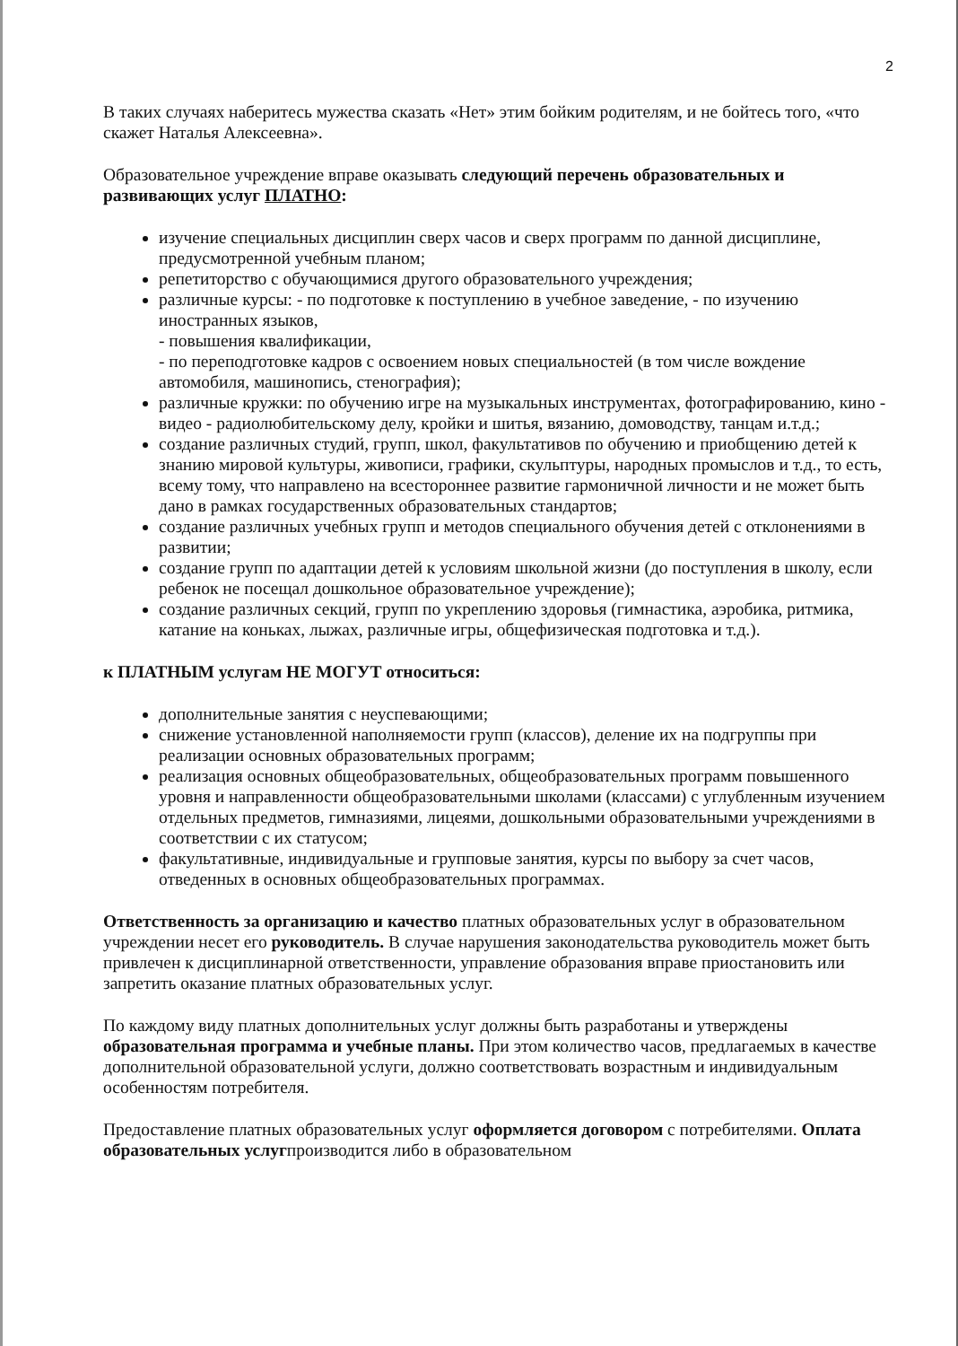2
В таких случаях наберитесь мужества сказать «Нет» этим бойким родителям, и не бойтесь того, «что скажет Наталья Алексеевна».
Образовательное учреждение вправе оказывать следующий перечень образовательных и развивающих услуг ПЛАТНО:
изучение специальных дисциплин сверх часов и сверх программ по данной дисциплине, предусмотренной учебным планом;
репетиторство с обучающимися другого образовательного учреждения;
различные курсы: - по подготовке к поступлению в учебное заведение, - по изучению иностранных языков,
- повышения квалификации,
- по переподготовке кадров с освоением новых специальностей (в том числе вождение автомобиля, машинопись, стенография);
различные кружки: по обучению игре на музыкальных инструментах, фотографированию, кино - видео - радиолюбительскому делу, кройки и шитья, вязанию, домоводству, танцам и.т.д.;
создание различных студий, групп, школ, факультативов по обучению и приобщению детей к знанию мировой культуры, живописи, графики, скульптуры, народных промыслов и т.д., то есть, всему тому, что направлено на всестороннее развитие гармоничной личности и не может быть дано в рамках государственных образовательных стандартов;
создание различных учебных групп и методов специального обучения детей с отклонениями в развитии;
создание групп по адаптации детей к условиям школьной жизни (до поступления в школу, если ребенок не посещал дошкольное образовательное учреждение);
создание различных секций, групп по укреплению здоровья (гимнастика, аэробика, ритмика, катание на коньках, лыжах, различные игры, общефизическая подготовка и т.д.).
к ПЛАТНЫМ услугам НЕ МОГУТ относиться:
дополнительные занятия с неуспевающими;
снижение установленной наполняемости групп (классов), деление их на подгруппы при реализации основных образовательных программ;
реализация основных общеобразовательных, общеобразовательных программ повышенного уровня и направленности общеобразовательными школами (классами) с углубленным изучением отдельных предметов, гимназиями, лицеями, дошкольными образовательными учреждениями в соответствии с их статусом;
факультативные, индивидуальные и групповые занятия, курсы по выбору за счет часов, отведенных в основных общеобразовательных программах.
Ответственность за организацию и качество платных образовательных услуг в образовательном учреждении несет его руководитель. В случае нарушения законодательства руководитель может быть привлечен к дисциплинарной ответственности, управление образования вправе приостановить или запретить оказание платных образовательных услуг.
По каждому виду платных дополнительных услуг должны быть разработаны и утверждены образовательная программа и учебные планы. При этом количество часов, предлагаемых в качестве дополнительной образовательной услуги, должно соответствовать возрастным и индивидуальным особенностям потребителя.
Предоставление платных образовательных услуг оформляется договором с потребителями. Оплата образовательных услугпроизводится либо в образовательном